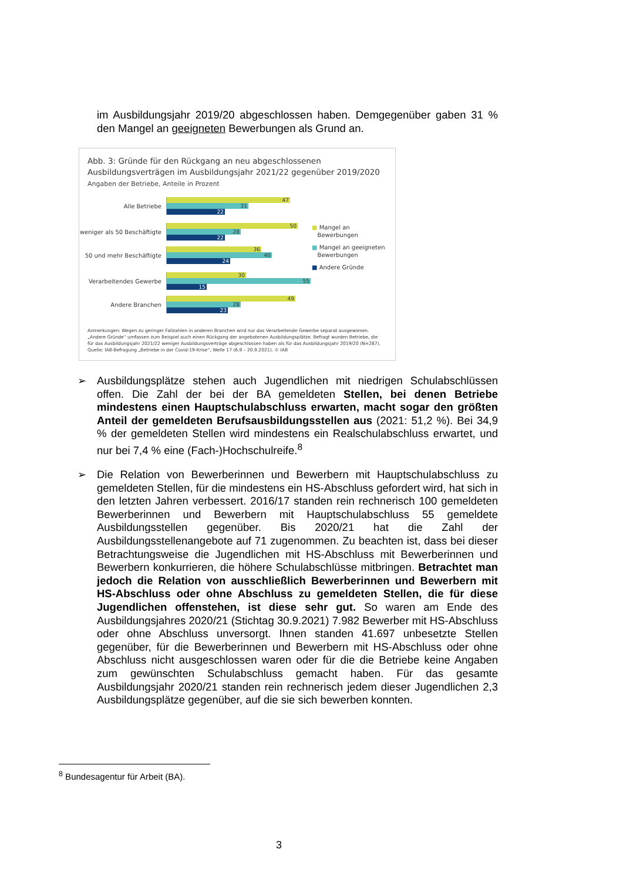im Ausbildungsjahr 2019/20 abgeschlossen haben. Demgegenüber gaben 31 % den Mangel an geeigneten Bewerbungen als Grund an.
Abb. 3: Gründe für den Rückgang an neu abgeschlossenen Ausbildungsverträgen im Ausbildungsjahr 2021/22 gegenüber 2019/2020
Angaben der Betriebe, Anteile in Prozent
Alle Betriebe
47
31
22
weniger als 50 Beschäftigte
50
28
22
50 und mehr Beschäftigte
36
40
24
Verarbeitendes Gewerbe
30
55
15
Andere Branchen
49
28
23
■ Mangel an
Bewerbungen
■ Mangel an geeigneten
Bewerbungen
■ Andere Gründe
Anmerkungen: Wegen zu geringer Fallzahlen in anderen Branchen wird nur das Verarbeitende Gewerbe separat ausgewiesen.
„Andere Gründe“ umfassen zum Beispiel auch einen Rückgang der angebotenen Ausbildungsplätze. Befragt wurden Betriebe, die
für das Ausbildungsjahr 2021/22 weniger Ausbildungsverträge abgeschlossen haben als für das Ausbildungsjahr 2019/20 (N=287).
Quelle: IAB-Befragung „Betriebe in der Covid-19-Krise“, Welle 17 (6.9 – 20.9.2021). © IAB
➢
Ausbildungsplätze stehen auch Jugendlichen mit niedrigen Schulabschlüssen offen. Die Zahl der bei der BA gemeldeten Stellen, bei denen Betriebe mindestens einen Hauptschulabschluss erwarten, macht sogar den größten Anteil der gemeldeten Berufsausbildungsstellen aus (2021: 51,2 %). Bei 34,9 % der gemeldeten Stellen wird mindestens ein Realschulabschluss erwartet, und nur bei 7,4 % eine (Fach-)Hochschulreife.<sup>8</sup>
➢
Die Relation von Bewerberinnen und Bewerbern mit Hauptschulabschluss zu gemeldeten Stellen, für die mindestens ein HS-Abschluss gefordert wird, hat sich in den letzten Jahren verbessert. 2016/17 standen rein rechnerisch 100 gemeldeten Bewerberinnen und Bewerbern mit Hauptschulabschluss 55 gemeldete Ausbildungsstellen gegenüber. Bis 2020/21 hat die Zahl der Ausbildungsstellenangebote auf 71 zugenommen. Zu beachten ist, dass bei dieser Betrachtungsweise die Jugendlichen mit HS-Abschluss mit Bewerberinnen und Bewerbern konkurrieren, die höhere Schulabschlüsse mitbringen. Betrachtet man jedoch die Relation von ausschließlich Bewerberinnen und Bewerbern mit HS-Abschluss oder ohne Abschluss zu gemeldeten Stellen, die für diese Jugendlichen offenstehen, ist diese sehr gut. So waren am Ende des Ausbildungsjahres 2020/21 (Stichtag 30.9.2021) 7.982 Bewerber mit HS-Abschluss oder ohne Abschluss unversorgt. Ihnen standen 41.697 unbesetzte Stellen gegenüber, für die Bewerberinnen und Bewerbern mit HS-Abschluss oder ohne Abschluss nicht ausgeschlossen waren oder für die die Betriebe keine Angaben zum gewünschten Schulabschluss gemacht haben. Für das gesamte Ausbildungsjahr 2020/21 standen rein rechnerisch jedem dieser Jugendlichen 2,3 Ausbildungsplätze gegenüber, auf die sie sich bewerben konnten.
<sup>8</sup> Bundesagentur für Arbeit (BA).
3